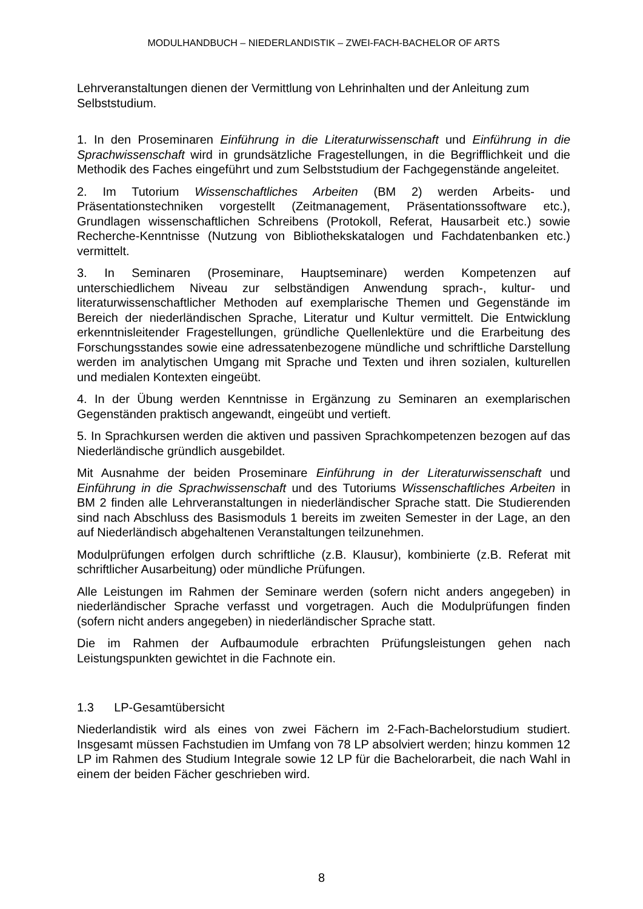MODULHANDBUCH – NIEDERLANDISTIK – ZWEI-FACH-BACHELOR OF ARTS
Lehrveranstaltungen dienen der Vermittlung von Lehrinhalten und der Anleitung zum Selbststudium.
1. In den Proseminaren Einführung in die Literaturwissenschaft und Einführung in die Sprachwissenschaft wird in grundsätzliche Fragestellungen, in die Begrifflichkeit und die Methodik des Faches eingeführt und zum Selbststudium der Fachgegenstände angeleitet.
2. Im Tutorium Wissenschaftliches Arbeiten (BM 2) werden Arbeits- und Präsentationstechniken vorgestellt (Zeitmanagement, Präsentationssoftware etc.), Grundlagen wissenschaftlichen Schreibens (Protokoll, Referat, Hausarbeit etc.) sowie Recherche-Kenntnisse (Nutzung von Bibliothekskatalogen und Fachdatenbanken etc.) vermittelt.
3. In Seminaren (Proseminare, Hauptseminare) werden Kompetenzen auf unterschiedlichem Niveau zur selbständigen Anwendung sprach-, kultur- und literaturwissenschaftlicher Methoden auf exemplarische Themen und Gegenstände im Bereich der niederländischen Sprache, Literatur und Kultur vermittelt. Die Entwicklung erkenntnisleitender Fragestellungen, gründliche Quellenlektüre und die Erarbeitung des Forschungsstandes sowie eine adressatenbezogene mündliche und schriftliche Darstellung werden im analytischen Umgang mit Sprache und Texten und ihren sozialen, kulturellen und medialen Kontexten eingeübt.
4. In der Übung werden Kenntnisse in Ergänzung zu Seminaren an exemplarischen Gegenständen praktisch angewandt, eingeübt und vertieft.
5. In Sprachkursen werden die aktiven und passiven Sprachkompetenzen bezogen auf das Niederländische gründlich ausgebildet.
Mit Ausnahme der beiden Proseminare Einführung in der Literaturwissenschaft und Einführung in die Sprachwissenschaft und des Tutoriums Wissenschaftliches Arbeiten in BM 2 finden alle Lehrveranstaltungen in niederländischer Sprache statt. Die Studierenden sind nach Abschluss des Basismoduls 1 bereits im zweiten Semester in der Lage, an den auf Niederländisch abgehaltenen Veranstaltungen teilzunehmen.
Modulprüfungen erfolgen durch schriftliche (z.B. Klausur), kombinierte (z.B. Referat mit schriftlicher Ausarbeitung) oder mündliche Prüfungen.
Alle Leistungen im Rahmen der Seminare werden (sofern nicht anders angegeben) in niederländischer Sprache verfasst und vorgetragen. Auch die Modulprüfungen finden (sofern nicht anders angegeben) in niederländischer Sprache statt.
Die im Rahmen der Aufbaumodule erbrachten Prüfungsleistungen gehen nach Leistungspunkten gewichtet in die Fachnote ein.
1.3 LP-Gesamtübersicht
Niederlandistik wird als eines von zwei Fächern im 2-Fach-Bachelorstudium studiert. Insgesamt müssen Fachstudien im Umfang von 78 LP absolviert werden; hinzu kommen 12 LP im Rahmen des Studium Integrale sowie 12 LP für die Bachelorarbeit, die nach Wahl in einem der beiden Fächer geschrieben wird.
8